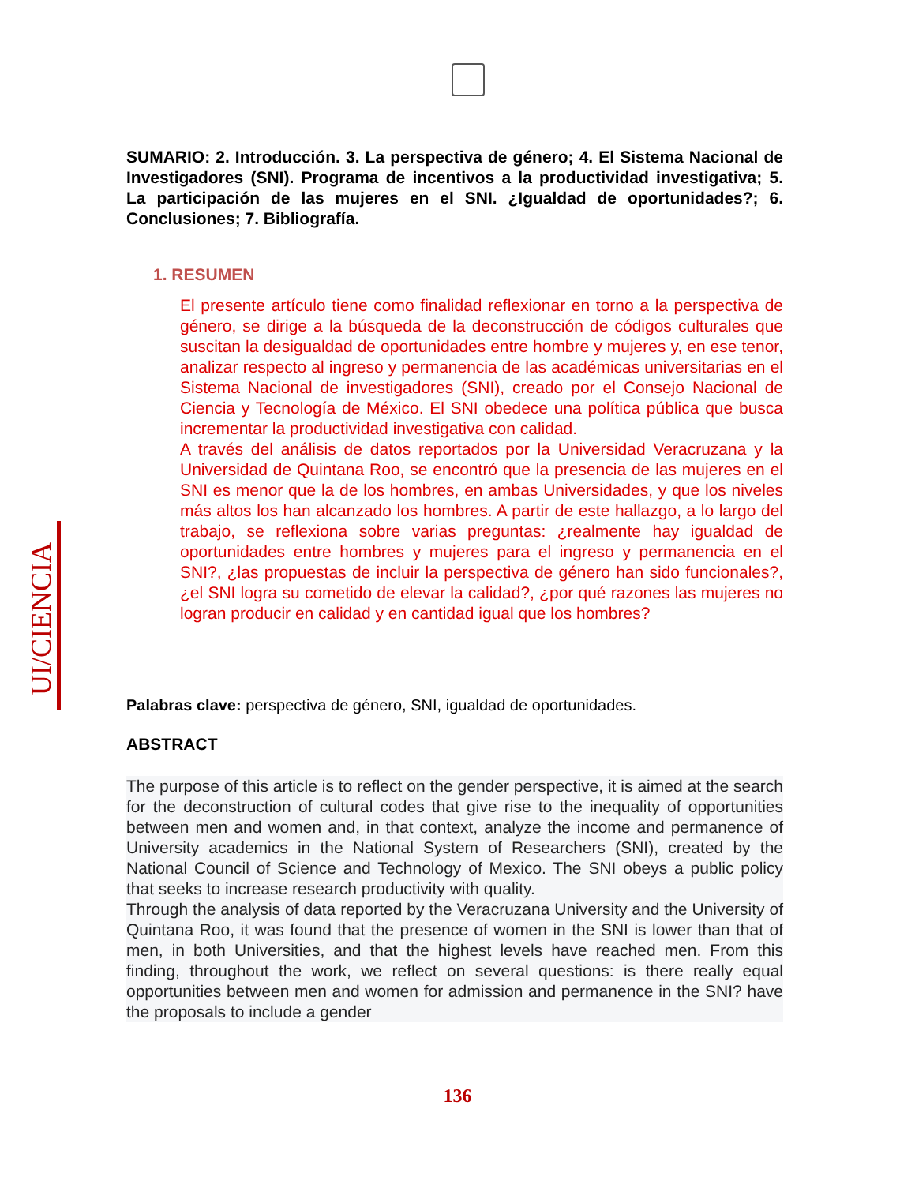UI/CIENCIA
SUMARIO: 2. Introducción. 3. La perspectiva de género; 4. El Sistema Nacional de Investigadores (SNI). Programa de incentivos a la productividad investigativa; 5. La participación de las mujeres en el SNI. ¿Igualdad de oportunidades?; 6. Conclusiones; 7. Bibliografía.
1. RESUMEN
El presente artículo tiene como finalidad reflexionar en torno a la perspectiva de género, se dirige a la búsqueda de la deconstrucción de códigos culturales que suscitan la desigualdad de oportunidades entre hombre y mujeres y, en ese tenor, analizar respecto al ingreso y permanencia de las académicas universitarias en el Sistema Nacional de investigadores (SNI), creado por el Consejo Nacional de Ciencia y Tecnología de México. El SNI obedece una política pública que busca incrementar la productividad investigativa con calidad.
A través del análisis de datos reportados por la Universidad Veracruzana y la Universidad de Quintana Roo, se encontró que la presencia de las mujeres en el SNI es menor que la de los hombres, en ambas Universidades, y que los niveles más altos los han alcanzado los hombres. A partir de este hallazgo, a lo largo del trabajo, se reflexiona sobre varias preguntas: ¿realmente hay igualdad de oportunidades entre hombres y mujeres para el ingreso y permanencia en el SNI?, ¿las propuestas de incluir la perspectiva de género han sido funcionales?, ¿el SNI logra su cometido de elevar la calidad?, ¿por qué razones las mujeres no logran producir en calidad y en cantidad igual que los hombres?
Palabras clave: perspectiva de género, SNI, igualdad de oportunidades.
ABSTRACT
The purpose of this article is to reflect on the gender perspective, it is aimed at the search for the deconstruction of cultural codes that give rise to the inequality of opportunities between men and women and, in that context, analyze the income and permanence of University academics in the National System of Researchers (SNI), created by the National Council of Science and Technology of Mexico. The SNI obeys a public policy that seeks to increase research productivity with quality.
Through the analysis of data reported by the Veracruzana University and the University of Quintana Roo, it was found that the presence of women in the SNI is lower than that of men, in both Universities, and that the highest levels have reached men. From this finding, throughout the work, we reflect on several questions: is there really equal opportunities between men and women for admission and permanence in the SNI? have the proposals to include a gender
136